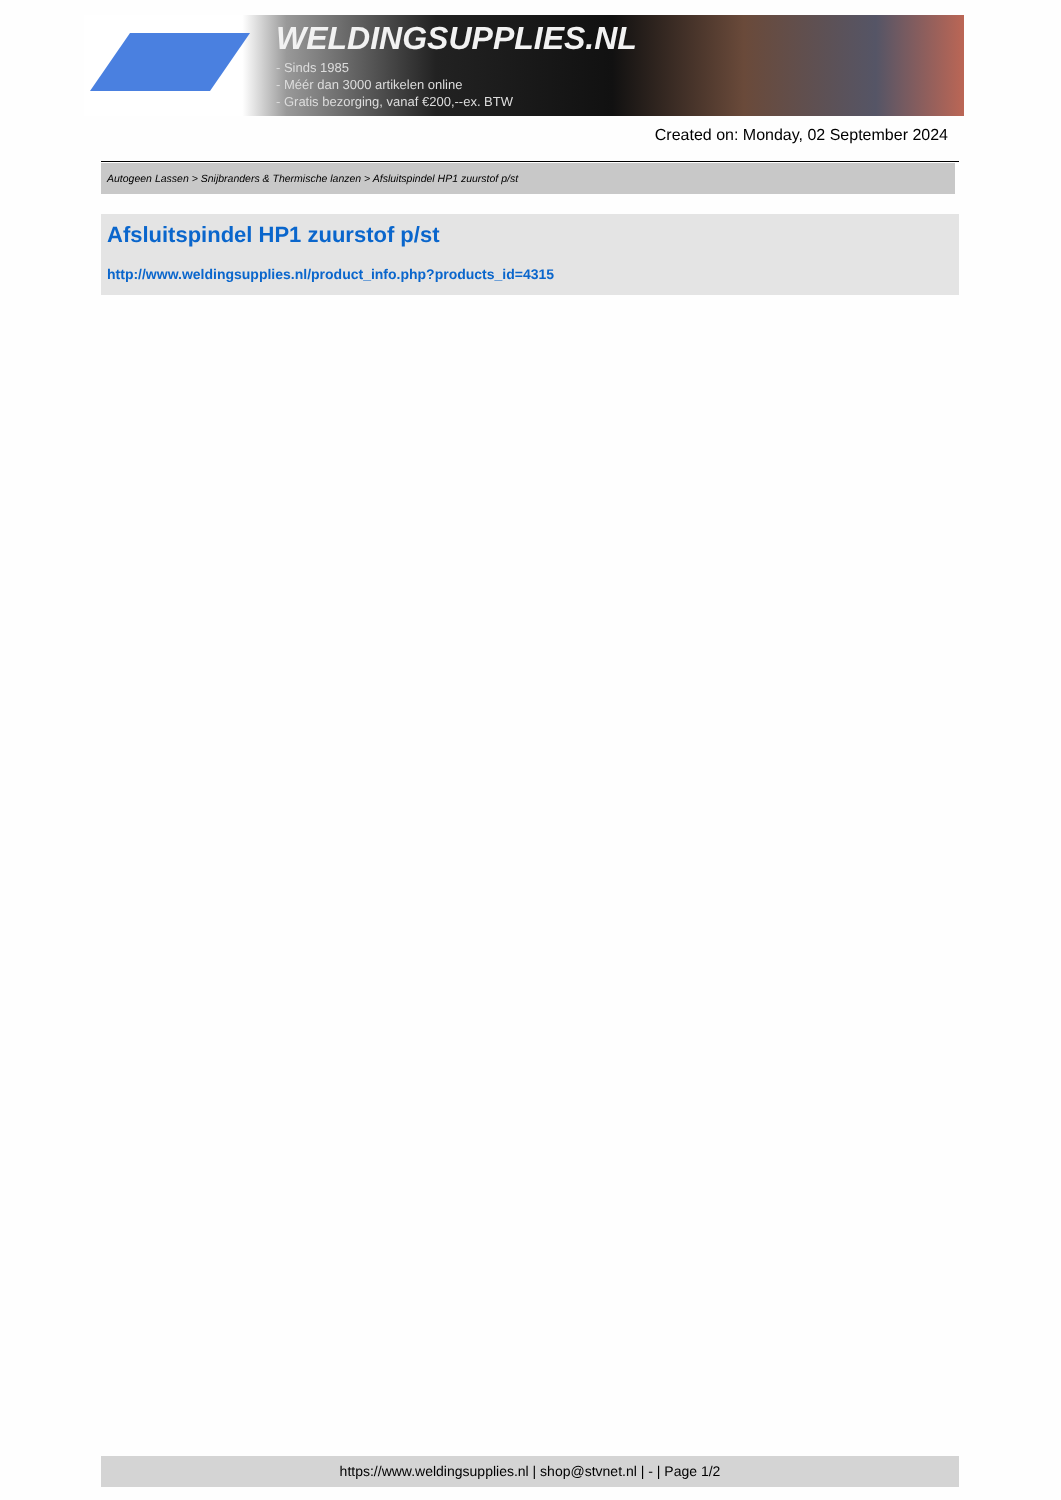WELDINGSUPPLIES.NL
- Sinds 1985
- Méér dan 3000 artikelen online
- Gratis bezorging, vanaf €200,--ex. BTW
Created on: Monday, 02 September 2024
Autogeen Lassen > Snijbranders & Thermische lanzen > Afsluitspindel HP1 zuurstof p/st
Afsluitspindel HP1 zuurstof p/st
http://www.weldingsupplies.nl/product_info.php?products_id=4315
https://www.weldingsupplies.nl | shop@stvnet.nl | - | Page 1/2